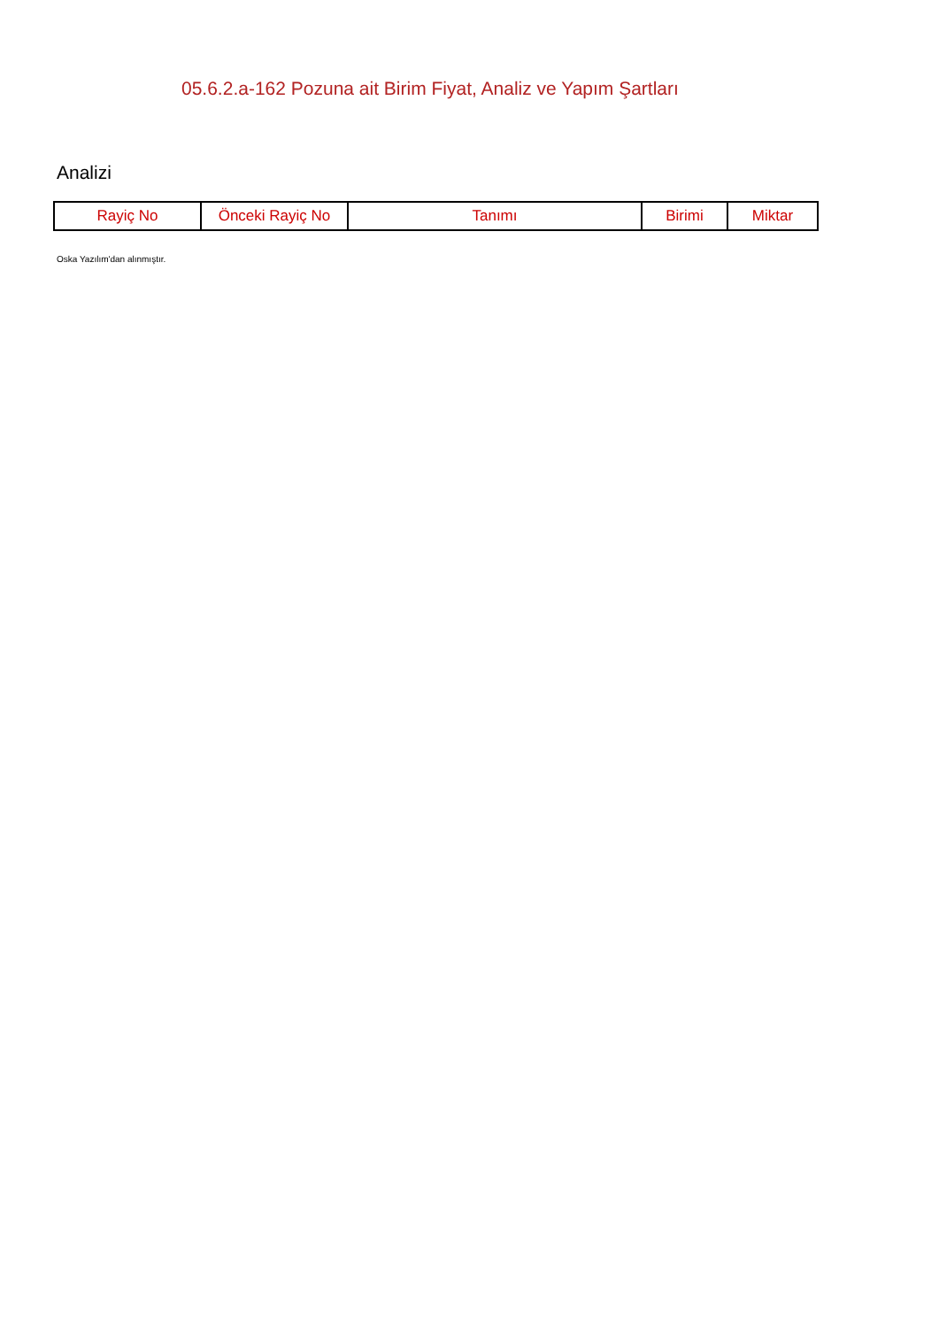05.6.2.a-162 Pozuna ait Birim Fiyat, Analiz ve Yapım Şartları
Analizi
| Rayiç No | Önceki Rayiç No | Tanımı | Birimi | Miktar |
| --- | --- | --- | --- | --- |
Oska Yazılım'dan alınmıştır.